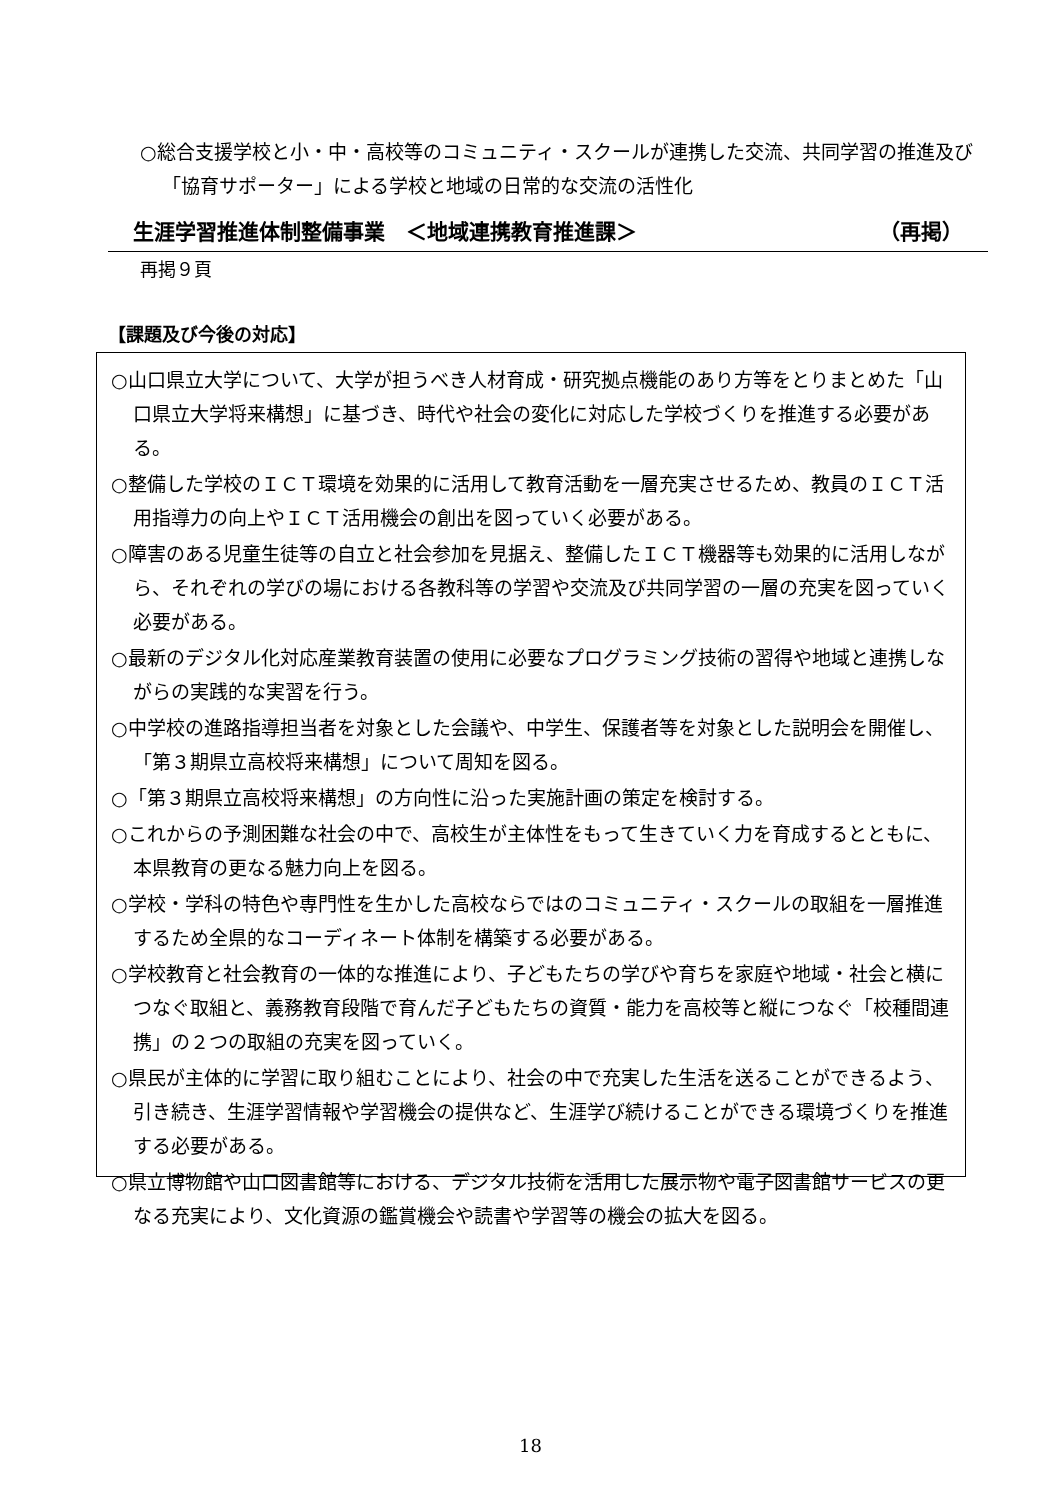○総合支援学校と小・中・高校等のコミュニティ・スクールが連携した交流、共同学習の推進及び「協育サポーター」による学校と地域の日常的な交流の活性化
生涯学習推進体制整備事業　＜地域連携教育推進課＞ （再掲）
再掲９頁
【課題及び今後の対応】
○山口県立大学について、大学が担うべき人材育成・研究拠点機能のあり方等をとりまとめた「山口県立大学将来構想」に基づき、時代や社会の変化に対応した学校づくりを推進する必要がある。
○整備した学校のＩＣＴ環境を効果的に活用して教育活動を一層充実させるため、教員のＩＣＴ活用指導力の向上やＩＣＴ活用機会の創出を図っていく必要がある。
○障害のある児童生徒等の自立と社会参加を見据え、整備したＩＣＴ機器等も効果的に活用しながら、それぞれの学びの場における各教科等の学習や交流及び共同学習の一層の充実を図っていく必要がある。
○最新のデジタル化対応産業教育装置の使用に必要なプログラミング技術の習得や地域と連携しながらの実践的な実習を行う。
○中学校の進路指導担当者を対象とした会議や、中学生、保護者等を対象とした説明会を開催し、「第３期県立高校将来構想」について周知を図る。
○「第３期県立高校将来構想」の方向性に沿った実施計画の策定を検討する。
○これからの予測困難な社会の中で、高校生が主体性をもって生きていく力を育成するとともに、本県教育の更なる魅力向上を図る。
○学校・学科の特色や専門性を生かした高校ならではのコミュニティ・スクールの取組を一層推進するため全県的なコーディネート体制を構築する必要がある。
○学校教育と社会教育の一体的な推進により、子どもたちの学びや育ちを家庭や地域・社会と横につなぐ取組と、義務教育段階で育んだ子どもたちの資質・能力を高校等と縦につなぐ「校種間連携」の２つの取組の充実を図っていく。
○県民が主体的に学習に取り組むことにより、社会の中で充実した生活を送ることができるよう、引き続き、生涯学習情報や学習機会の提供など、生涯学び続けることができる環境づくりを推進する必要がある。
○県立博物館や山口図書館等における、デジタル技術を活用した展示物や電子図書館サービスの更なる充実により、文化資源の鑑賞機会や読書や学習等の機会の拡大を図る。
18